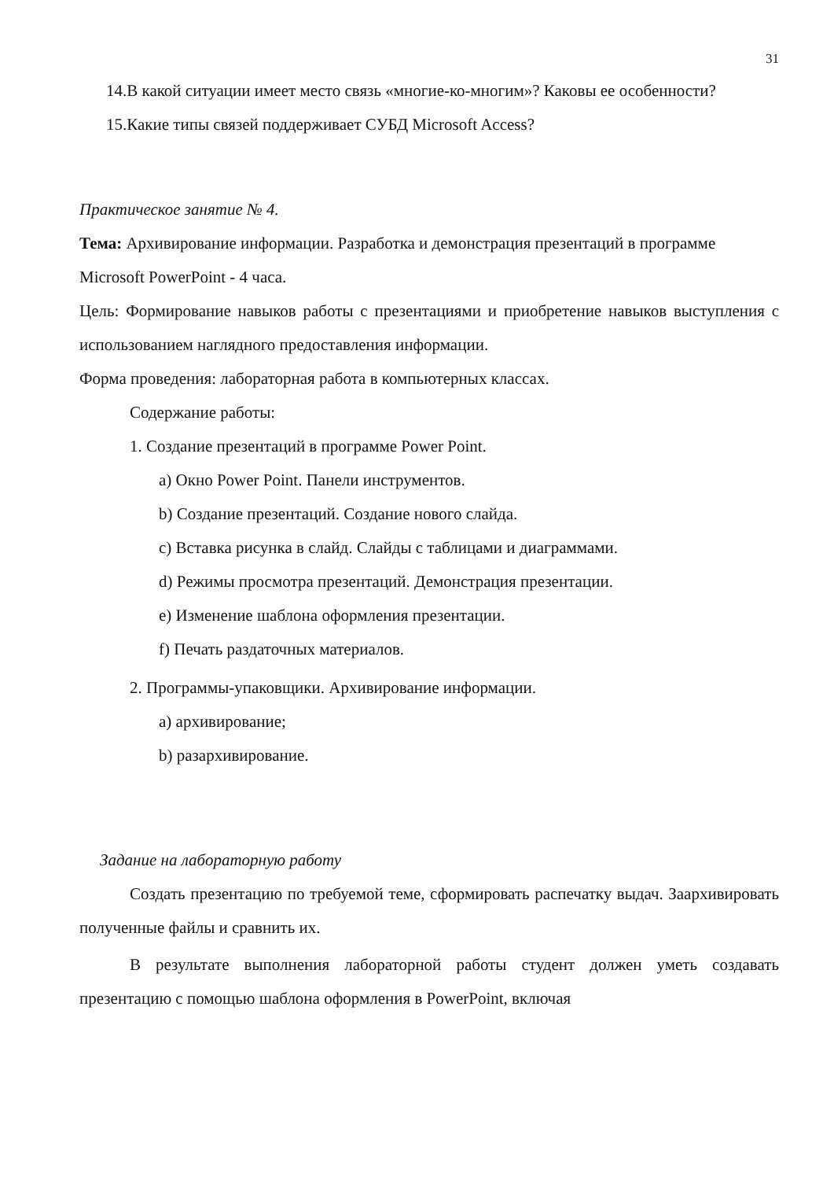31
14.В какой ситуации имеет место связь «многие-ко-многим»? Каковы ее особенности?
15.Какие типы связей поддерживает СУБД Microsoft Access?
Практическое занятие № 4.
Тема: Архивирование информации. Разработка и демонстрация презентаций в программе Microsoft PowerPoint - 4 часа.
Цель: Формирование навыков работы с презентациями и приобретение навыков выступления с использованием наглядного предоставления информации.
Форма проведения: лабораторная работа в компьютерных классах.
Содержание работы:
1. Создание презентаций в программе Power Point.
a) Окно Power Point. Панели инструментов.
b) Создание презентаций. Создание нового слайда.
c) Вставка рисунка в слайд. Слайды с таблицами и диаграммами.
d) Режимы просмотра презентаций. Демонстрация презентации.
e) Изменение шаблона оформления презентации.
f) Печать раздаточных материалов.
2. Программы-упаковщики. Архивирование информации.
a) архивирование;
b) разархивирование.
Задание на лабораторную работу
Создать презентацию по требуемой теме, сформировать распечатку выдач. Заархивировать полученные файлы и сравнить их.
В результате выполнения лабораторной работы студент должен уметь создавать презентацию с помощью шаблона оформления в PowerPoint, включая